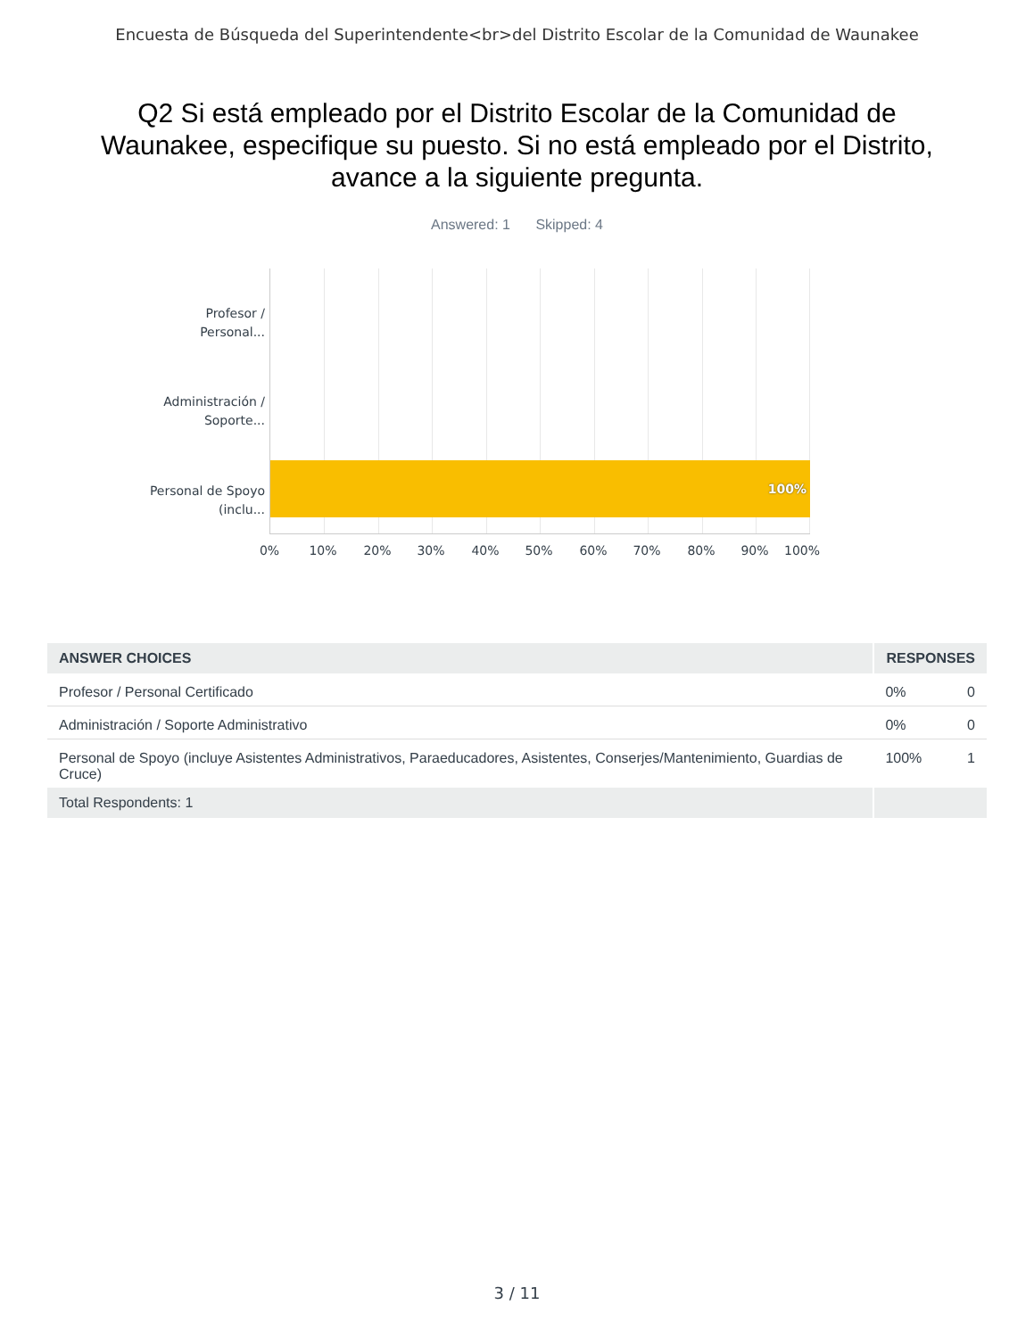Encuesta de Búsqueda del Superintendente<br>del Distrito Escolar de la Comunidad de Waunakee
Q2 Si está empleado por el Distrito Escolar de la Comunidad de Waunakee, especifique su puesto. Si no está empleado por el Distrito, avance a la siguiente pregunta.
Answered: 1 Skipped: 4
Profesor / Personal...
Administración / Soporte...
Personal de Spoyo (inclu...
100%
0% 10% 20% 30% 40% 50% 60% 70% 80% 90% 100%
| ANSWER CHOICES | RESPONSES | |
| --- | --- | --- |
| Profesor / Personal Certificado | 0% | 0 |
| Administración / Soporte Administrativo | 0% | 0 |
| Personal de Spoyo (incluye Asistentes Administrativos, Paraeducadores, Asistentes, Conserjes/Mantenimiento, Guardias de Cruce) | 100% | 1 |
| Total Respondents: 1 | | |
3 / 11